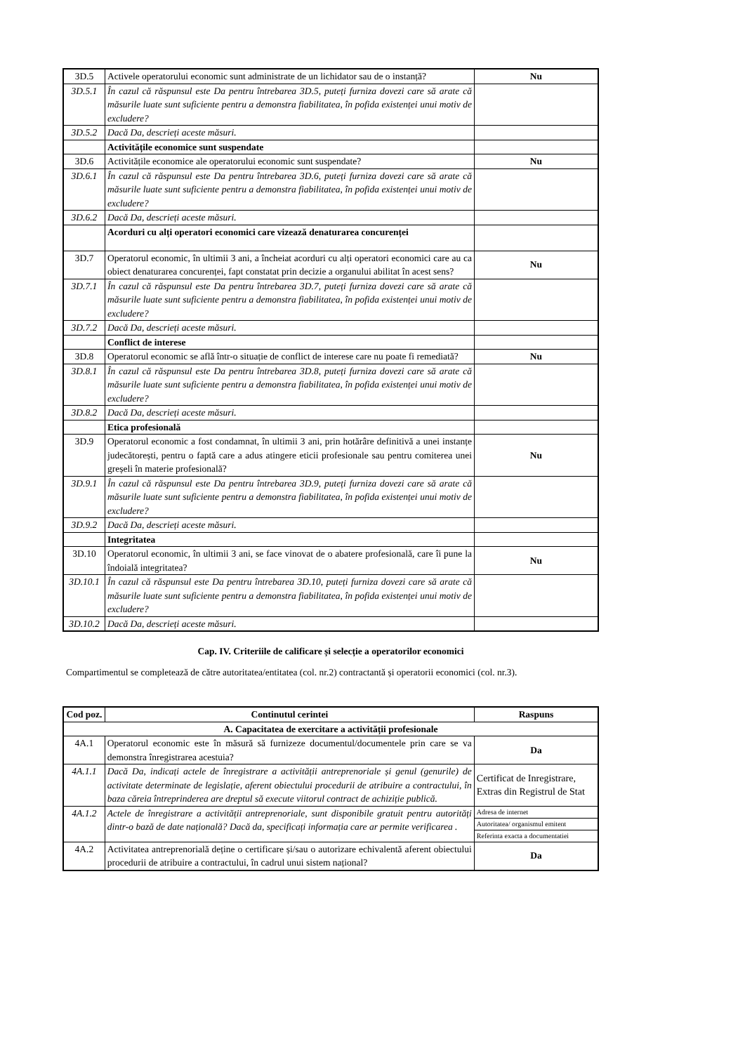| 3D.5 | Activele operatorului economic sunt administrate de un lichidator sau de o instanță? | Nu |
| 3D.5.1 | În cazul că răspunsul este Da pentru întrebarea 3D.5, puteți furniza dovezi care să arate că măsurile luate sunt suficiente pentru a demonstra fiabilitatea, în pofida existenței unui motiv de excludere? | |
| 3D.5.2 | Dacă Da, descrieți aceste măsuri. | |
| | Activitățile economice sunt suspendate | |
| 3D.6 | Activitățile economice ale operatorului economic sunt suspendate? | Nu |
| 3D.6.1 | În cazul că răspunsul este Da pentru întrebarea 3D.6, puteți furniza dovezi care să arate că măsurile luate sunt suficiente pentru a demonstra fiabilitatea, în pofida existenței unui motiv de excludere? | |
| 3D.6.2 | Dacă Da, descrieți aceste măsuri. | |
| | Acorduri cu alți operatori economici care vizează denaturarea concurenței | |
| 3D.7 | Operatorul economic, în ultimii 3 ani, a încheiat acorduri cu alți operatori economici care au ca obiect denaturarea concurenței, fapt constatat prin decizie a organului abilitat în acest sens? | Nu |
| 3D.7.1 | În cazul că răspunsul este Da pentru întrebarea 3D.7, puteți furniza dovezi care să arate că măsurile luate sunt suficiente pentru a demonstra fiabilitatea, în pofida existenței unui motiv de excludere? | |
| 3D.7.2 | Dacă Da, descrieți aceste măsuri. | |
| | Conflict de interese | |
| 3D.8 | Operatorul economic se află într-o situație de conflict de interese care nu poate fi remediată? | Nu |
| 3D.8.1 | În cazul că răspunsul este Da pentru întrebarea 3D.8, puteți furniza dovezi care să arate că măsurile luate sunt suficiente pentru a demonstra fiabilitatea, în pofida existenței unui motiv de excludere? | |
| 3D.8.2 | Dacă Da, descrieți aceste măsuri. | |
| | Etica profesională | |
| 3D.9 | Operatorul economic a fost condamnat, în ultimii 3 ani, prin hotărâre definitivă a unei instanțe judecătorești, pentru o faptă care a adus atingere eticii profesionale sau pentru comiterea unei greșeli în materie profesională? | Nu |
| 3D.9.1 | În cazul că răspunsul este Da pentru întrebarea 3D.9, puteți furniza dovezi care să arate că măsurile luate sunt suficiente pentru a demonstra fiabilitatea, în pofida existenței unui motiv de excludere? | |
| 3D.9.2 | Dacă Da, descrieți aceste măsuri. | |
| | Integritatea | |
| 3D.10 | Operatorul economic, în ultimii 3 ani, se face vinovat de o abatere profesională, care îi pune la îndoială integritatea? | Nu |
| 3D.10.1 | În cazul că răspunsul este Da pentru întrebarea 3D.10, puteți furniza dovezi care să arate că măsurile luate sunt suficiente pentru a demonstra fiabilitatea, în pofida existenței unui motiv de excludere? | |
| 3D.10.2 | Dacă Da, descrieți aceste măsuri. | |
Cap. IV. Criteriile de calificare și selecție a operatorilor economici
Compartimentul se completează de către autoritatea/entitatea (col. nr.2) contractantă și operatorii economici (col. nr.3).
| Cod poz. | Continutul cerintei | Raspuns |
| --- | --- | --- |
| A. Capacitatea de exercitare a activității profesionale | | |
| 4A.1 | Operatorul economic este în măsură să furnizeze documentul/documentele prin care se va demonstra înregistrarea acestuia? | Da |
| 4A.1.1 | Dacă Da, indicați actele de înregistrare a activității antreprenoriale și genul (genurile) de activitate determinate de legislație, aferent obiectului procedurii de atribuire a contractului, în baza căreia întreprinderea are dreptul să execute viitorul contract de achiziție publică. | Certificat de Inregistrare, Extras din Registrul de Stat |
| 4A.1.2 | Actele de înregistrare a activității antreprenoriale, sunt disponibile gratuit pentru autorități dintr-o bază de date națională? Dacă da, specificați informația care ar permite verificarea . | Adresa de internet |
| | | Autoritatea/ organismul emitent |
| | | Referinta exacta a documentatiei |
| 4A.2 | Activitatea antreprenorială deține o certificare și/sau o autorizare echivalentă aferent obiectului procedurii de atribuire a contractului, în cadrul unui sistem național? | Da |